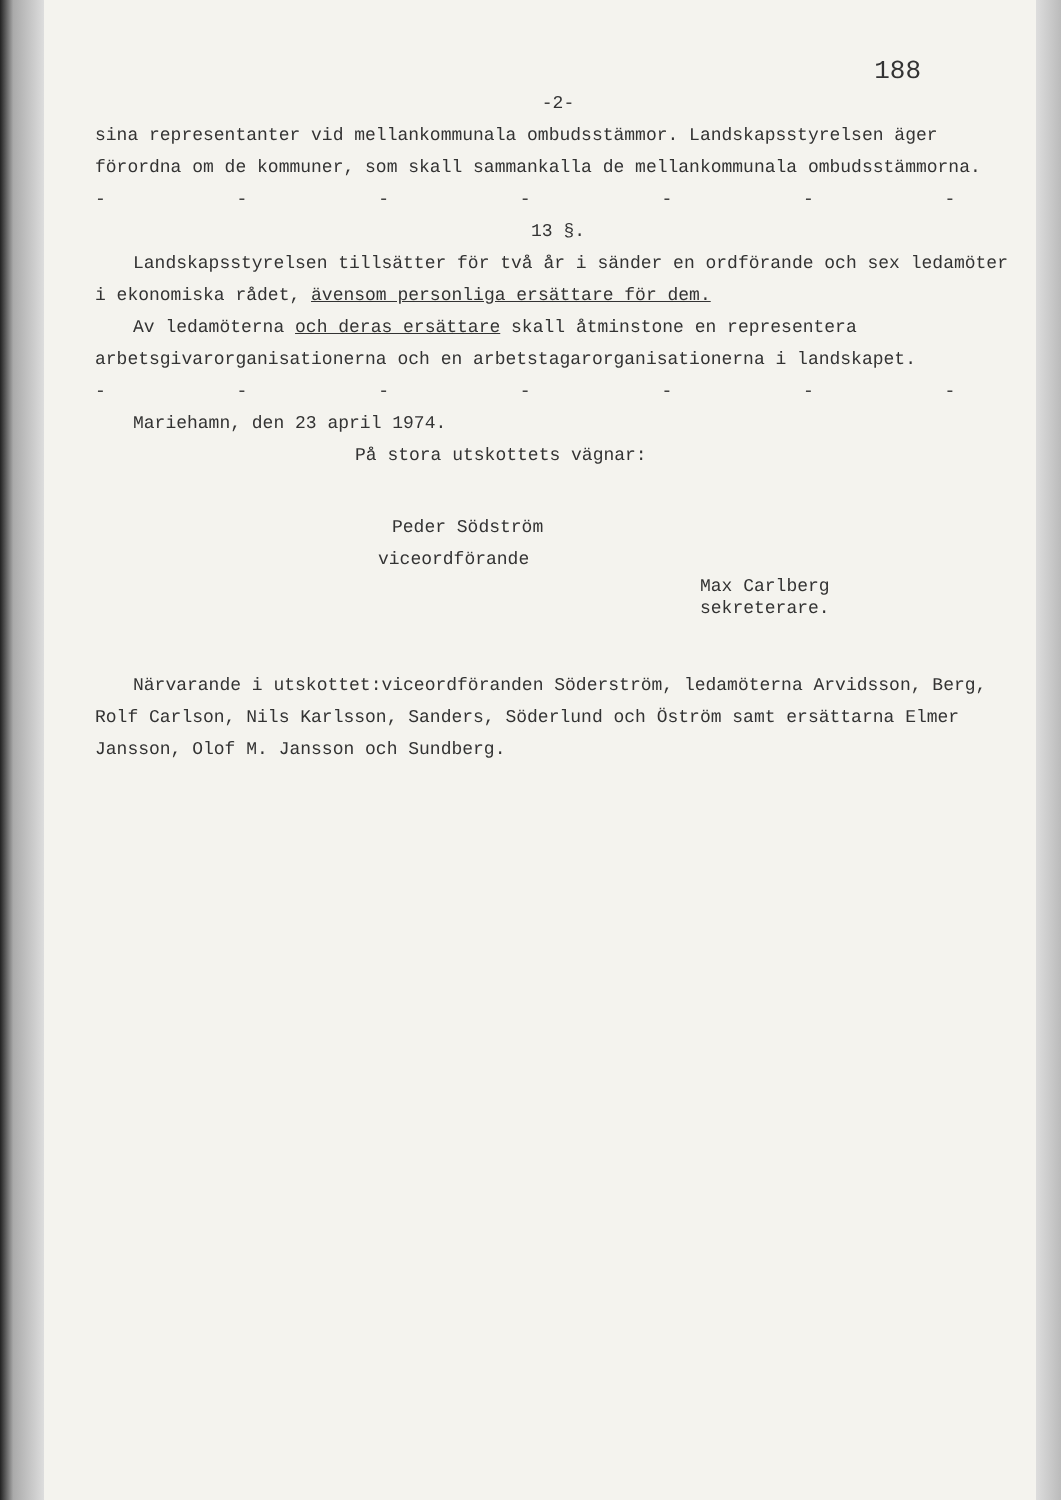188
-2-
sina representanter vid mellankommunala ombudsstämmor. Landskapsstyrelsen äger förordna om de kommuner, som skall sammankalla de mellankommunala ombudsstämmorna.
- - - - - - - - - - -
13 §.
Landskapsstyrelsen tillsätter för två år i sänder en ordförande och sex ledamöter i ekonomiska rådet, ävensom personliga ersättare för dem.
Av ledamöterna och deras ersättare skall åtminstone en representera arbetsgivarorganisationerna och en arbetstagarorganisationerna i landskapet.
- - - - - - - - - - -
Mariehamn, den 23 april 1974.
På stora utskottets vägnar:
Peder Södström
viceordförande
Max Carlberg
sekreterare.
Närvarande i utskottet:viceordföranden Söderström, ledamöterna Arvidsson, Berg, Rolf Carlson, Nils Karlsson, Sanders, Söderlund och Öström samt ersättarna Elmer Jansson, Olof M. Jansson och Sundberg.